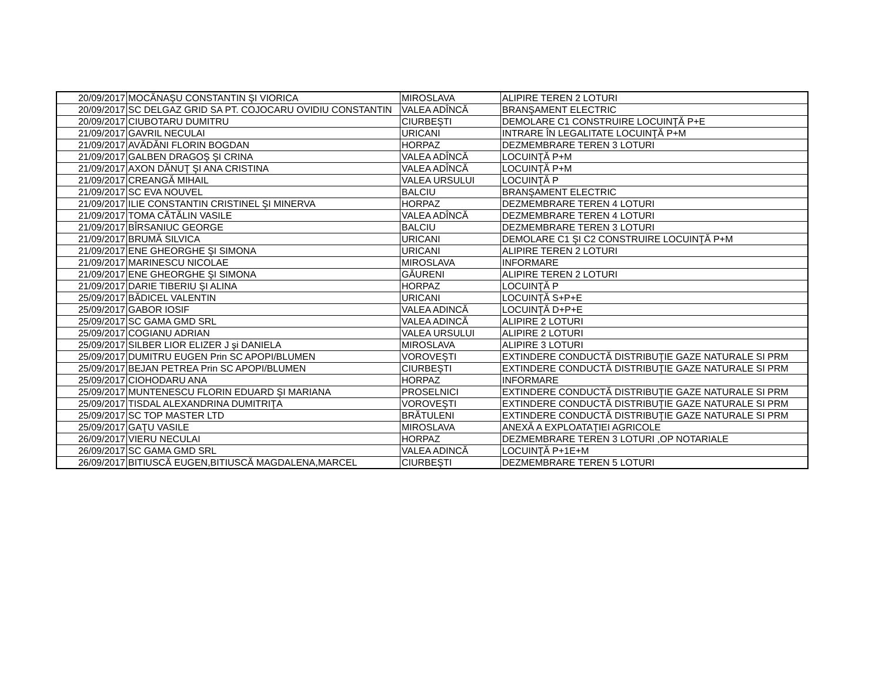| 20/09/2017 | MOCĂNAŞU CONSTANTIN ŞI VIORICA | MIROSLAVA | ALIPIRE TEREN 2 LOTURI |
| 20/09/2017 | SC DELGAZ GRID SA PT. COJOCARU OVIDIU CONSTANTIN | VALEA ADÎNCĂ | BRANŞAMENT ELECTRIC |
| 20/09/2017 | CIUBOTARU DUMITRU | CIURBEŞTI | DEMOLARE C1 CONSTRUIRE LOCUINŢĂ P+E |
| 21/09/2017 | GAVRIL NECULAI | URICANI | INTRARE ÎN LEGALITATE LOCUINŢĂ P+M |
| 21/09/2017 | AVĂDĂNI FLORIN BOGDAN | HORPAZ | DEZMEMBRARE TEREN 3 LOTURI |
| 21/09/2017 | GALBEN DRAGOŞ ŞI CRINA | VALEA ADÎNCĂ | LOCUINŢĂ P+M |
| 21/09/2017 | AXON DĂNUŢ ŞI ANA CRISTINA | VALEA ADÎNCĂ | LOCUINŢĂ P+M |
| 21/09/2017 | CREANGĂ MIHAIL | VALEA URSULUI | LOCUINŢĂ P |
| 21/09/2017 | SC EVA NOUVEL | BALCIU | BRANŞAMENT ELECTRIC |
| 21/09/2017 | ILIE CONSTANTIN CRISTINEL ŞI MINERVA | HORPAZ | DEZMEMBRARE TEREN 4 LOTURI |
| 21/09/2017 | TOMA CĂTĂLIN VASILE | VALEA ADÎNCĂ | DEZMEMBRARE TEREN 4 LOTURI |
| 21/09/2017 | BÎRSANIUC GEORGE | BALCIU | DEZMEMBRARE TEREN 3 LOTURI |
| 21/09/2017 | BRUMĂ SILVICA | URICANI | DEMOLARE C1 ŞI C2 CONSTRUIRE LOCUINŢĂ P+M |
| 21/09/2017 | ENE GHEORGHE ŞI SIMONA | URICANI | ALIPIRE TEREN 2 LOTURI |
| 21/09/2017 | MARINESCU NICOLAE | MIROSLAVA | INFORMARE |
| 21/09/2017 | ENE GHEORGHE ŞI SIMONA | GĂURENI | ALIPIRE TEREN 2 LOTURI |
| 21/09/2017 | DARIE TIBERIU ŞI ALINA | HORPAZ | LOCUINŢĂ P |
| 25/09/2017 | BĂDICEL VALENTIN | URICANI | LOCUINŢĂ S+P+E |
| 25/09/2017 | GABOR IOSIF | VALEA ADINCĂ | LOCUINŢĂ D+P+E |
| 25/09/2017 | SC GAMA GMD SRL | VALEA ADINCĂ | ALIPIRE 2 LOTURI |
| 25/09/2017 | COGIANU ADRIAN | VALEA URSULUI | ALIPIRE 2 LOTURI |
| 25/09/2017 | SILBER LIOR ELIZER J şi DANIELA | MIROSLAVA | ALIPIRE 3 LOTURI |
| 25/09/2017 | DUMITRU EUGEN Prin SC APOPI/BLUMEN | VOROVEŞTI | EXTINDERE CONDUCTĂ DISTRIBUŢIE GAZE NATURALE SI PRM |
| 25/09/2017 | BEJAN PETREA Prin SC APOPI/BLUMEN | CIURBEŞTI | EXTINDERE CONDUCTĂ DISTRIBUŢIE GAZE NATURALE SI PRM |
| 25/09/2017 | CIOHODARU ANA | HORPAZ | INFORMARE |
| 25/09/2017 | MUNTENESCU FLORIN EDUARD ŞI MARIANA | PROSELNICI | EXTINDERE CONDUCTĂ DISTRIBUŢIE GAZE NATURALE SI PRM |
| 25/09/2017 | TISDAL ALEXANDRINA DUMITRIŢA | VOROVEŞTI | EXTINDERE CONDUCTĂ DISTRIBUŢIE GAZE NATURALE SI PRM |
| 25/09/2017 | SC TOP MASTER LTD | BRĂTULENI | EXTINDERE CONDUCTĂ DISTRIBUŢIE GAZE NATURALE SI PRM |
| 25/09/2017 | GAŢU VASILE | MIROSLAVA | ANEXĂ A EXPLOATAŢIEI AGRICOLE |
| 26/09/2017 | VIERU NECULAI | HORPAZ | DEZMEMBRARE TEREN 3 LOTURI ,OP NOTARIALE |
| 26/09/2017 | SC GAMA GMD SRL | VALEA ADINCĂ | LOCUINŢĂ P+1E+M |
| 26/09/2017 | BITIUSCĂ EUGEN,BITIUSCĂ MAGDALENA,MARCEL | CIURBEŞTI | DEZMEMBRARE TEREN 5 LOTURI |